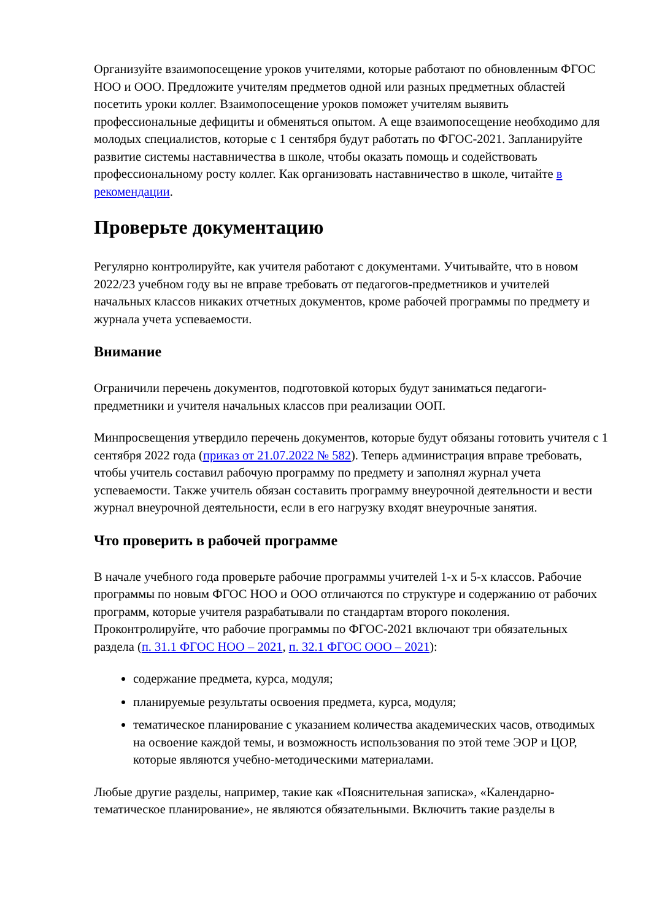Организуйте взаимопосещение уроков учителями, которые работают по обновленным ФГОС НОО и ООО. Предложите учителям предметов одной или разных предметных областей посетить уроки коллег. Взаимопосещение уроков поможет учителям выявить профессиональные дефициты и обменяться опытом. А еще взаимопосещение необходимо для молодых специалистов, которые с 1 сентября будут работать по ФГОС-2021. Запланируйте развитие системы наставничества в школе, чтобы оказать помощь и содействовать профессиональному росту коллег. Как организовать наставничество в школе, читайте в рекомендации.
Проверьте документацию
Регулярно контролируйте, как учителя работают с документами. Учитывайте, что в новом 2022/23 учебном году вы не вправе требовать от педагогов-предметников и учителей начальных классов никаких отчетных документов, кроме рабочей программы по предмету и журнала учета успеваемости.
Внимание
Ограничили перечень документов, подготовкой которых будут заниматься педагоги-предметники и учителя начальных классов при реализации ООП.
Минпросвещения утвердило перечень документов, которые будут обязаны готовить учителя с 1 сентября 2022 года (приказ от 21.07.2022 № 582). Теперь администрация вправе требовать, чтобы учитель составил рабочую программу по предмету и заполнял журнал учета успеваемости. Также учитель обязан составить программу внеурочной деятельности и вести журнал внеурочной деятельности, если в его нагрузку входят внеурочные занятия.
Что проверить в рабочей программе
В начале учебного года проверьте рабочие программы учителей 1-х и 5-х классов. Рабочие программы по новым ФГОС НОО и ООО отличаются по структуре и содержанию от рабочих программ, которые учителя разрабатывали по стандартам второго поколения. Проконтролируйте, что рабочие программы по ФГОС-2021 включают три обязательных раздела (п. 31.1 ФГОС НОО – 2021, п. 32.1 ФГОС ООО – 2021):
содержание предмета, курса, модуля;
планируемые результаты освоения предмета, курса, модуля;
тематическое планирование с указанием количества академических часов, отводимых на освоение каждой темы, и возможность использования по этой теме ЭОР и ЦОР, которые являются учебно-методическими материалами.
Любые другие разделы, например, такие как «Пояснительная записка», «Календарно-тематическое планирование», не являются обязательными. Включить такие разделы в